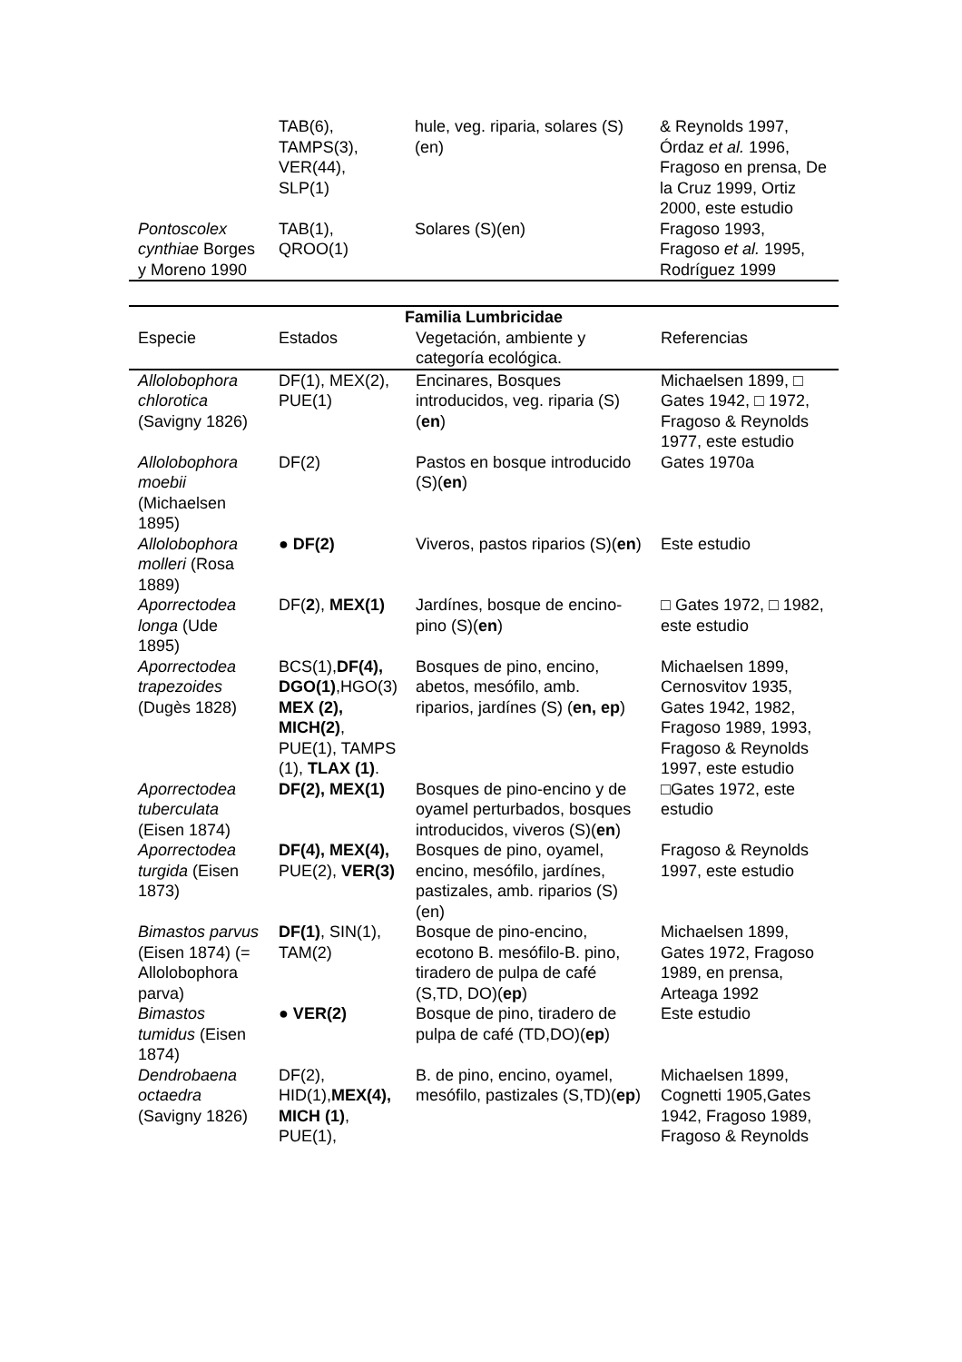| | TAB(6), TAMPS(3), VER(44), SLP(1) | hule, veg. riparia, solares (S)(en) | & Reynolds 1997, Órdaz et al. 1996, Fragoso en prensa, De la Cruz 1999, Ortiz 2000, este estudio |
| Pontoscolex cynthiae Borges y Moreno 1990 | TAB(1), QROO(1) | Solares (S)(en) | Fragoso 1993, Fragoso et al. 1995, Rodríguez 1999 |
| Familia Lumbricidae | | | |
| --- | --- | --- | --- |
| Especie | Estados | Vegetación, ambiente y categoría ecológica. | Referencias |
| Allolobophora chlorotica (Savigny 1826) | DF(1), MEX(2), PUE(1) | Encinares, Bosques introducidos, veg. riparia (S)( en ) | Michaelsen 1899, □ Gates 1942, □ 1972, Fragoso & Reynolds 1977, este estudio |
| Allolobophora moebii (Michaelsen 1895) | DF(2) | Pastos en bosque introducido (S)( en ) | Gates 1970a |
| Allolobophora molleri (Rosa 1889) | ● DF(2) | Viveros, pastos riparios (S)( en ) | Este estudio |
| Aporrectodea longa (Ude 1895) | DF( 2 ), MEX(1) | Jardínes, bosque de encino-pino (S)( en ) | □ Gates 1972, □ 1982, este estudio |
| Aporrectodea trapezoides (Dugès 1828) | BCS(1), DF(4), DGO(1) ,HGO(3) MEX (2), MICH(2) , PUE(1), TAMPS (1), TLAX (1) . | Bosques de pino, encino, abetos, mesófilo, amb. riparios, jardínes (S) ( en, ep ) | Michaelsen 1899, Cernosvitov 1935, Gates 1942, 1982, Fragoso 1989, 1993, Fragoso & Reynolds 1997, este estudio |
| Aporrectodea tuberculata (Eisen 1874) | DF(2), MEX(1) | Bosques de pino-encino y de oyamel perturbados, bosques introducidos, viveros (S)( en ) | □Gates 1972, este estudio |
| Aporrectodea turgida (Eisen 1873) | DF(4), MEX(4), PUE(2), VER(3) | Bosques de pino, oyamel, encino, mesófilo, jardínes, pastizales, amb. riparios (S)(en) | Fragoso & Reynolds 1997, este estudio |
| Bimastos parvus (Eisen 1874) (= Allolobophora parva) | DF(1) , SIN(1), TAM(2) | Bosque de pino-encino, ecotono B. mesófilo-B. pino, tiradero de pulpa de café (S,TD, DO)( ep ) | Michaelsen 1899, Gates 1972, Fragoso 1989, en prensa, Arteaga 1992 |
| Bimastos tumidus (Eisen 1874) | ● VER(2) | Bosque de pino, tiradero de pulpa de café (TD,DO)( ep ) | Este estudio |
| Dendrobaena octaedra (Savigny 1826) | DF(2), HID(1), MEX(4), MICH (1) , PUE(1), | B. de pino, encino, oyamel, mesófilo, pastizales (S,TD)( ep ) | Michaelsen 1899, Cognetti 1905,Gates 1942, Fragoso 1989, Fragoso & Reynolds |